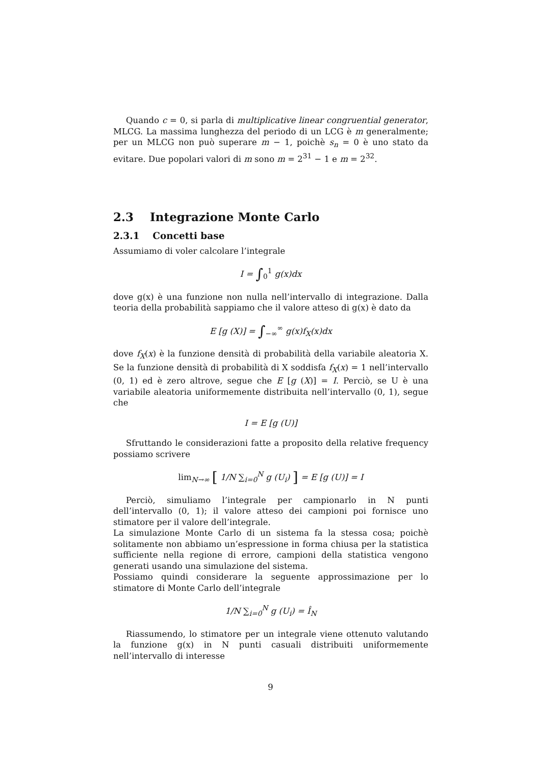Quando c = 0, si parla di multiplicative linear congruential generator, MLCG. La massima lunghezza del periodo di un LCG è m generalmente; per un MLCG non può superare m − 1, poichè s<sub>n</sub> = 0 è uno stato da evitare. Due popolari valori di m sono m = 2<sup>31</sup> − 1 e m = 2<sup>32</sup>.
2.3 Integrazione Monte Carlo
2.3.1 Concetti base
Assumiamo di voler calcolare l’integrale
I = ∫<sub>0</sub><sup>1</sup> g(x)dx
dove g(x) è una funzione non nulla nell’intervallo di integrazione. Dalla teoria della probabilità sappiamo che il valore atteso di g(x) è dato da
E [g (X)] = ∫<sub>−∞</sub><sup>∞</sup> g(x)f<sub>X</sub>(x)dx
dove f<sub>X</sub>(x) è la funzione densità di probabilità della variabile aleatoria X. Se la funzione densità di probabilità di X soddisfa f<sub>X</sub>(x) = 1 nell’intervallo (0, 1) ed è zero altrove, segue che E [g (X)] = I. Perciò, se U è una variabile aleatoria uniformemente distribuita nell’intervallo (0, 1), segue che
I = E [g (U)]
Sfruttando le considerazioni fatte a proposito della relative frequency possiamo scrivere
lim<sub>N→∞</sub> [ 1/N ∑<sub>i=0</sub><sup>N</sup> g (U<sub>i</sub>) ] = E [g (U)] = I
Perciò, simuliamo l’integrale per campionarlo in N punti dell’intervallo (0, 1); il valore atteso dei campioni poi fornisce uno stimatore per il valore dell’integrale.
La simulazione Monte Carlo di un sistema fa la stessa cosa; poichè solitamente non abbiamo un’espressione in forma chiusa per la statistica sufficiente nella regione di errore, campioni della statistica vengono generati usando una simulazione del sistema.
Possiamo quindi considerare la seguente approssimazione per lo stimatore di Monte Carlo dell’integrale
1/N ∑<sub>i=0</sub><sup>N</sup> g (U<sub>i</sub>) = Î<sub>N</sub>
Riassumendo, lo stimatore per un integrale viene ottenuto valutando la funzione g(x) in N punti casuali distribuiti uniformemente nell’intervallo di interesse
9